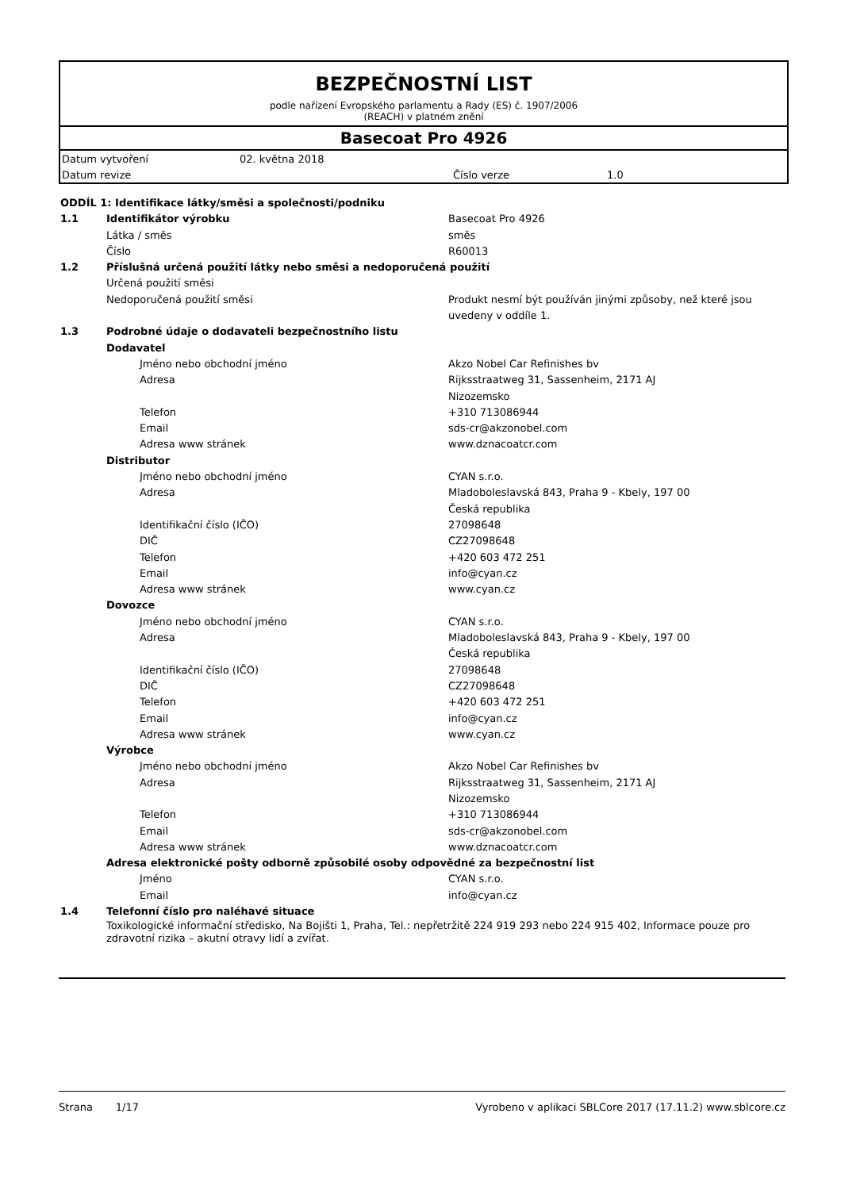BEZPEČNOSTNÍ LIST
podle nařízení Evropského parlamentu a Rady (ES) č. 1907/2006
(REACH) v platném znění
Basecoat Pro 4926
| Datum vytvoření | 02. května 2018 | | |
| Datum revize | | Číslo verze | 1.0 |
| ODDÍL 1: Identifikace látky/směsi a společnosti/podniku | | |
| 1.1 | Identifikátor výrobku | Basecoat Pro 4926 |
| | Látka / směs | směs |
| | Číslo | R60013 |
| 1.2 | Příslušná určená použití látky nebo směsi a nedoporučená použití | |
| | Určená použití směsi | |
| | Nedoporučená použití směsi | Produkt nesmí být používán jinými způsoby, než které jsou uvedeny v oddíle 1. |
| 1.3 | Podrobné údaje o dodavateli bezpečnostního listu | |
| | Dodavatel | |
| | Jméno nebo obchodní jméno | Akzo Nobel Car Refinishes bv |
| | Adresa | Rijksstraatweg 31, Sassenheim, 2171 AJ Nizozemsko |
| | Telefon | +310 713086944 |
| | Email | sds-cr@akzonobel.com |
| | Adresa www stránek | www.dznacoatcr.com |
| | Distributor | |
| | Jméno nebo obchodní jméno | CYAN s.r.o. |
| | Adresa | Mladoboleslavská 843, Praha 9 - Kbely, 197 00 Česká republika |
| | Identifikační číslo (IČO) | 27098648 |
| | DIČ | CZ27098648 |
| | Telefon | +420 603 472 251 |
| | Email | info@cyan.cz |
| | Adresa www stránek | www.cyan.cz |
| | Dovozce | |
| | Jméno nebo obchodní jméno | CYAN s.r.o. |
| | Adresa | Mladoboleslavská 843, Praha 9 - Kbely, 197 00 Česká republika |
| | Identifikační číslo (IČO) | 27098648 |
| | DIČ | CZ27098648 |
| | Telefon | +420 603 472 251 |
| | Email | info@cyan.cz |
| | Adresa www stránek | www.cyan.cz |
| | Výrobce | |
| | Jméno nebo obchodní jméno | Akzo Nobel Car Refinishes bv |
| | Adresa | Rijksstraatweg 31, Sassenheim, 2171 AJ Nizozemsko |
| | Telefon | +310 713086944 |
| | Email | sds-cr@akzonobel.com |
| | Adresa www stránek | www.dznacoatcr.com |
| | Adresa elektronické pošty odborně způsobilé osoby odpovědné za bezpečnostní list | |
| | Jméno | CYAN s.r.o. |
| | Email | info@cyan.cz |
| 1.4 | Telefonní číslo pro naléhavé situace | |
| | Toxikologické informační středisko, Na Bojišti 1, Praha, Tel.: nepřetržitě 224 919 293 nebo 224 915 402, Informace pouze pro zdravotní rizika – akutní otravy lidí a zvířat. | |
Strana 1/17 Vyrobeno v aplikaci SBLCore 2017 (17.11.2) www.sblcore.cz